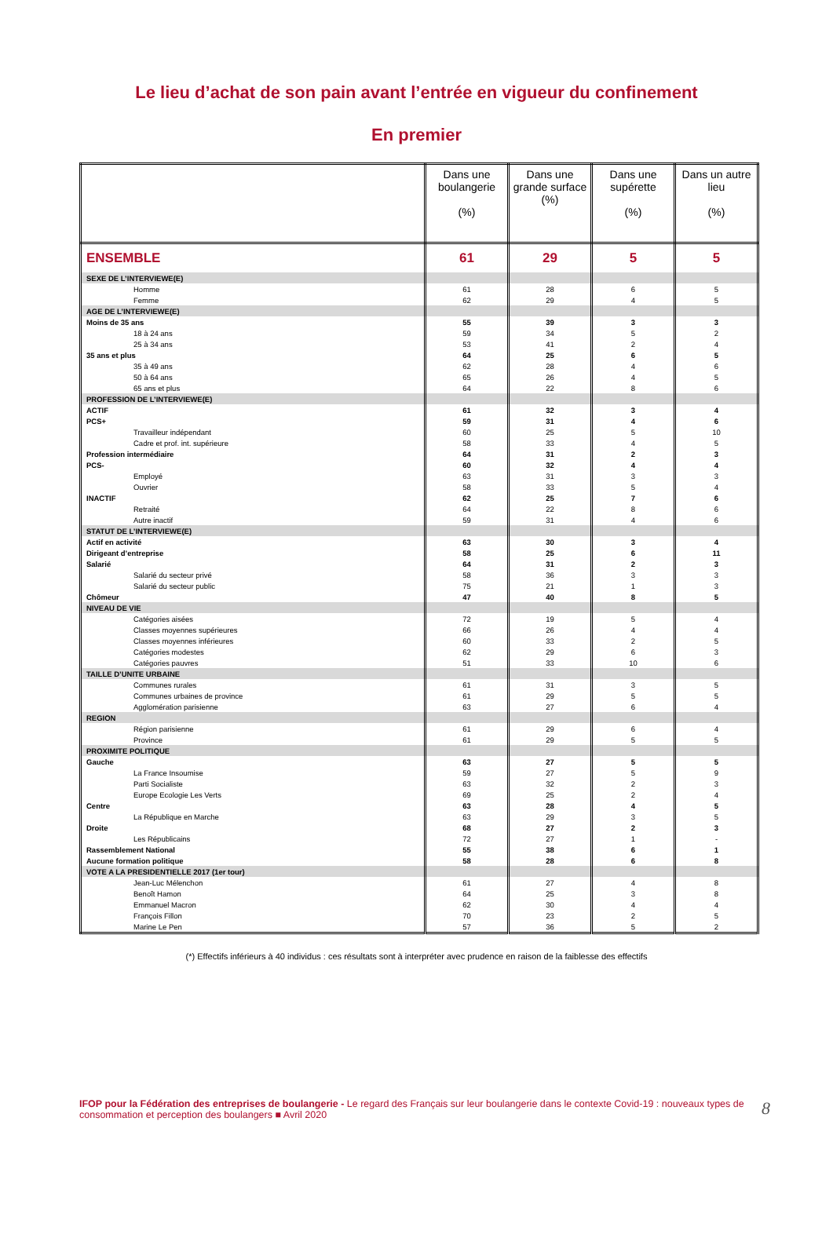Le lieu d’achat de son pain avant l’entrée en vigueur du confinement
En premier
| | Dans une boulangerie (%) | Dans une grande surface (%) | Dans une supérette (%) | Dans un autre lieu (%) |
| --- | --- | --- | --- | --- |
| ENSEMBLE | 61 | 29 | 5 | 5 |
| SEXE DE L’INTERVIEWE(E) | | | | |
| Homme | 61 | 28 | 6 | 5 |
| Femme | 62 | 29 | 4 | 5 |
| AGE DE L’INTERVIEWE(E) | | | | |
| Moins de 35 ans | 55 | 39 | 3 | 3 |
| 18 à 24 ans | 59 | 34 | 5 | 2 |
| 25 à 34 ans | 53 | 41 | 2 | 4 |
| 35 ans et plus | 64 | 25 | 6 | 5 |
| 35 à 49 ans | 62 | 28 | 4 | 6 |
| 50 à 64 ans | 65 | 26 | 4 | 5 |
| 65 ans et plus | 64 | 22 | 8 | 6 |
| PROFESSION DE L’INTERVIEWE(E) | | | | |
| ACTIF | 61 | 32 | 3 | 4 |
| PCS+ | 59 | 31 | 4 | 6 |
| Travailleur indépendant | 60 | 25 | 5 | 10 |
| Cadre et prof. int. supérieure | 58 | 33 | 4 | 5 |
| Profession intermédiaire | 64 | 31 | 2 | 3 |
| PCS- | 60 | 32 | 4 | 4 |
| Employé | 63 | 31 | 3 | 3 |
| Ouvrier | 58 | 33 | 5 | 4 |
| INACTIF | 62 | 25 | 7 | 6 |
| Retraité | 64 | 22 | 8 | 6 |
| Autre inactif | 59 | 31 | 4 | 6 |
| STATUT DE L’INTERVIEWE(E) | | | | |
| Actif en activité | 63 | 30 | 3 | 4 |
| Dirigeant d’entreprise | 58 | 25 | 6 | 11 |
| Salarié | 64 | 31 | 2 | 3 |
| Salarié du secteur privé | 58 | 36 | 3 | 3 |
| Salarié du secteur public | 75 | 21 | 1 | 3 |
| Chômeur | 47 | 40 | 8 | 5 |
| NIVEAU DE VIE | | | | |
| Catégories aisées | 72 | 19 | 5 | 4 |
| Classes moyennes supérieures | 66 | 26 | 4 | 4 |
| Classes moyennes inférieures | 60 | 33 | 2 | 5 |
| Catégories modestes | 62 | 29 | 6 | 3 |
| Catégories pauvres | 51 | 33 | 10 | 6 |
| TAILLE D’UNITE URBAINE | | | | |
| Communes rurales | 61 | 31 | 3 | 5 |
| Communes urbaines de province | 61 | 29 | 5 | 5 |
| Agglomération parisienne | 63 | 27 | 6 | 4 |
| REGION | | | | |
| Région parisienne | 61 | 29 | 6 | 4 |
| Province | 61 | 29 | 5 | 5 |
| PROXIMITE POLITIQUE | | | | |
| Gauche | 63 | 27 | 5 | 5 |
| La France Insoumise | 59 | 27 | 5 | 9 |
| Parti Socialiste | 63 | 32 | 2 | 3 |
| Europe Ecologie Les Verts | 69 | 25 | 2 | 4 |
| Centre | 63 | 28 | 4 | 5 |
| La République en Marche | 63 | 29 | 3 | 5 |
| Droite | 68 | 27 | 2 | 3 |
| Les Républicains | 72 | 27 | 1 | - |
| Rassemblement National | 55 | 38 | 6 | 1 |
| Aucune formation politique | 58 | 28 | 6 | 8 |
| VOTE A LA PRESIDENTIELLE 2017 (1er tour) | | | | |
| Jean-Luc Mélenchon | 61 | 27 | 4 | 8 |
| Benoît Hamon | 64 | 25 | 3 | 8 |
| Emmanuel Macron | 62 | 30 | 4 | 4 |
| François Fillon | 70 | 23 | 2 | 5 |
| Marine Le Pen | 57 | 36 | 5 | 2 |
(*) Effectifs inférieurs à 40 individus : ces résultats sont à interpréter avec prudence en raison de la faiblesse des effectifs
IFOP pour la Fédération des entreprises de boulangerie - Le regard des Français sur leur boulangerie dans le contexte Covid-19 : nouveaux types de consommation et perception des boulangers ■ Avril 2020
8